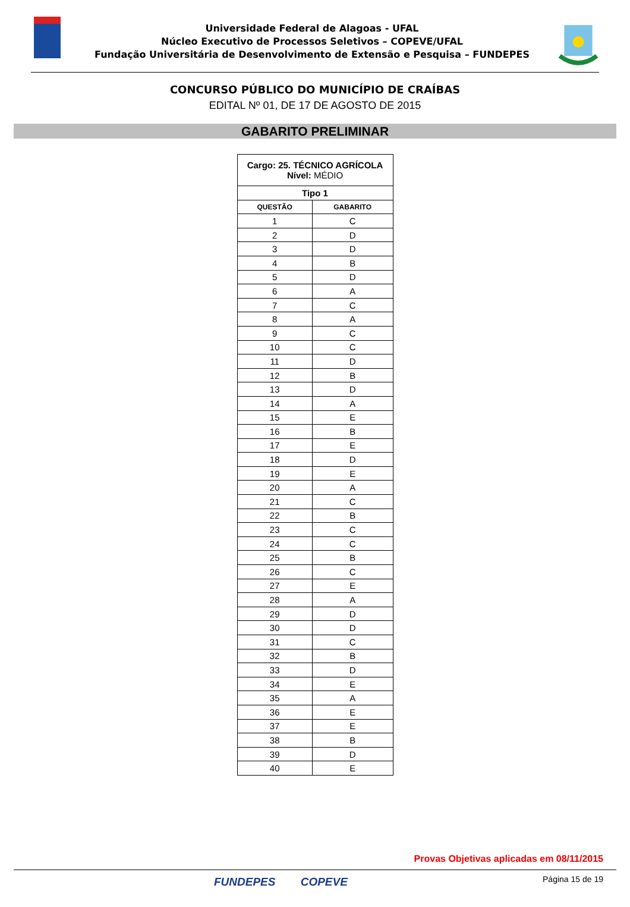Universidade Federal de Alagoas - UFAL
Núcleo Executivo de Processos Seletivos – COPEVE/UFAL
Fundação Universitária de Desenvolvimento de Extensão e Pesquisa – FUNDEPES
CONCURSO PÚBLICO DO MUNICÍPIO DE CRAÍBAS
EDITAL Nº 01, DE 17 DE AGOSTO DE 2015
GABARITO PRELIMINAR
| Cargo: 25. TÉCNICO AGRÍCOLA Nível: MÉDIO | |
| --- | --- |
| Tipo 1 | |
| QUESTÃO | GABARITO |
| 1 | C |
| 2 | D |
| 3 | D |
| 4 | B |
| 5 | D |
| 6 | A |
| 7 | C |
| 8 | A |
| 9 | C |
| 10 | C |
| 11 | D |
| 12 | B |
| 13 | D |
| 14 | A |
| 15 | E |
| 16 | B |
| 17 | E |
| 18 | D |
| 19 | E |
| 20 | A |
| 21 | C |
| 22 | B |
| 23 | C |
| 24 | C |
| 25 | B |
| 26 | C |
| 27 | E |
| 28 | A |
| 29 | D |
| 30 | D |
| 31 | C |
| 32 | B |
| 33 | D |
| 34 | E |
| 35 | A |
| 36 | E |
| 37 | E |
| 38 | B |
| 39 | D |
| 40 | E |
Provas Objetivas aplicadas em 08/11/2015
FUNDEPES COPEVE Página 15 de 19